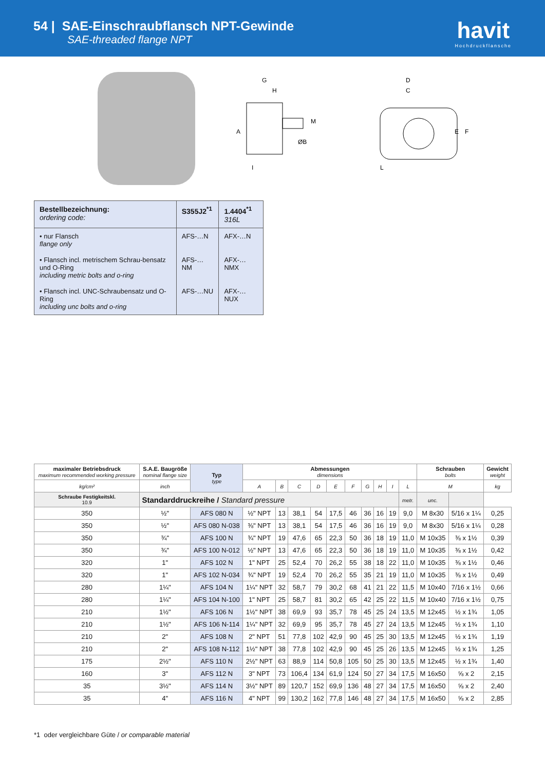54 | SAE-Einschraubflansch NPT-Gewinde
SAE-threaded flange NPT
havit
Hochdruckflansche
G
H
A
ØB
M
I
D
C
E
F
L
| Bestellbezeichnung: ordering code: | S355J2<sup>*1</sup> | 1.4404<sup>*1</sup> 316L |
| • nur Flansch flange only | AFS-…N | AFX-…N |
| • Flansch incl. metrischem Schrau-bensatz und O-Ring including metric bolts and o-ring | AFS-…NM | AFX-…NMX |
| • Flansch incl. UNC-Schraubensatz und O-Ring including unc bolts and o-ring | AFS-…NU | AFX-…NUX |
| maximaler Betriebsdruck maximum recommended working pressure | S.A.E. Baugröße nominal flange size | Typ type | Abmessungen dimensions | | | | | | | | | | Schrauben bolts | | Gewicht weight |
| --- | --- | --- | --- | --- | --- | --- | --- | --- | --- | --- | --- | --- | --- | --- | --- |
| kg/cm² | inch | | A | B | C | D | E | F | G | H | I | L | M | | kg |
| Schraube Festigkeitskl. 10.9 | Standarddruckreihe / Standard pressure | | | | | | | | | | | metr. | unc. | | |
| 350 | ½" | AFS 080 N | ½" NPT | 13 | 38,1 | 54 | 17,5 | 46 | 36 | 16 | 19 | 9,0 | M 8x30 | 5/16 x 1¼ | 0,25 |
| 350 | ½" | AFS 080 N-038 | ⅜" NPT | 13 | 38,1 | 54 | 17,5 | 46 | 36 | 16 | 19 | 9,0 | M 8x30 | 5/16 x 1¼ | 0,28 |
| 350 | ¾" | AFS 100 N | ¾" NPT | 19 | 47,6 | 65 | 22,3 | 50 | 36 | 18 | 19 | 11,0 | M 10x35 | ⅜ x 1½ | 0,39 |
| 350 | ¾" | AFS 100 N-012 | ½" NPT | 13 | 47,6 | 65 | 22,3 | 50 | 36 | 18 | 19 | 11,0 | M 10x35 | ⅜ x 1½ | 0,42 |
| 320 | 1" | AFS 102 N | 1" NPT | 25 | 52,4 | 70 | 26,2 | 55 | 38 | 18 | 22 | 11,0 | M 10x35 | ⅜ x 1½ | 0,46 |
| 320 | 1" | AFS 102 N-034 | ¾" NPT | 19 | 52,4 | 70 | 26,2 | 55 | 35 | 21 | 19 | 11,0 | M 10x35 | ⅜ x 1½ | 0,49 |
| 280 | 1¼" | AFS 104 N | 1¼" NPT | 32 | 58,7 | 79 | 30,2 | 68 | 41 | 21 | 22 | 11,5 | M 10x40 | 7/16 x 1½ | 0,66 |
| 280 | 1¼" | AFS 104 N-100 | 1" NPT | 25 | 58,7 | 81 | 30,2 | 65 | 42 | 25 | 22 | 11,5 | M 10x40 | 7/16 x 1½ | 0,75 |
| 210 | 1½" | AFS 106 N | 1½" NPT | 38 | 69,9 | 93 | 35,7 | 78 | 45 | 25 | 24 | 13,5 | M 12x45 | ½ x 1¾ | 1,05 |
| 210 | 1½" | AFS 106 N-114 | 1¼" NPT | 32 | 69,9 | 95 | 35,7 | 78 | 45 | 27 | 24 | 13,5 | M 12x45 | ½ x 1¾ | 1,10 |
| 210 | 2" | AFS 108 N | 2" NPT | 51 | 77,8 | 102 | 42,9 | 90 | 45 | 25 | 30 | 13,5 | M 12x45 | ½ x 1¾ | 1,19 |
| 210 | 2" | AFS 108 N-112 | 1½" NPT | 38 | 77,8 | 102 | 42,9 | 90 | 45 | 25 | 26 | 13,5 | M 12x45 | ½ x 1¾ | 1,25 |
| 175 | 2½" | AFS 110 N | 2½" NPT | 63 | 88,9 | 114 | 50,8 | 105 | 50 | 25 | 30 | 13,5 | M 12x45 | ½ x 1¾ | 1,40 |
| 160 | 3" | AFS 112 N | 3" NPT | 73 | 106,4 | 134 | 61,9 | 124 | 50 | 27 | 34 | 17,5 | M 16x50 | ⅝ x 2 | 2,15 |
| 35 | 3½" | AFS 114 N | 3½" NPT | 89 | 120,7 | 152 | 69,9 | 136 | 48 | 27 | 34 | 17,5 | M 16x50 | ⅝ x 2 | 2,40 |
| 35 | 4" | AFS 116 N | 4" NPT | 99 | 130,2 | 162 | 77,8 | 146 | 48 | 27 | 34 | 17,5 | M 16x50 | ⅝ x 2 | 2,85 |
*1 oder vergleichbare Güte / or comparable material